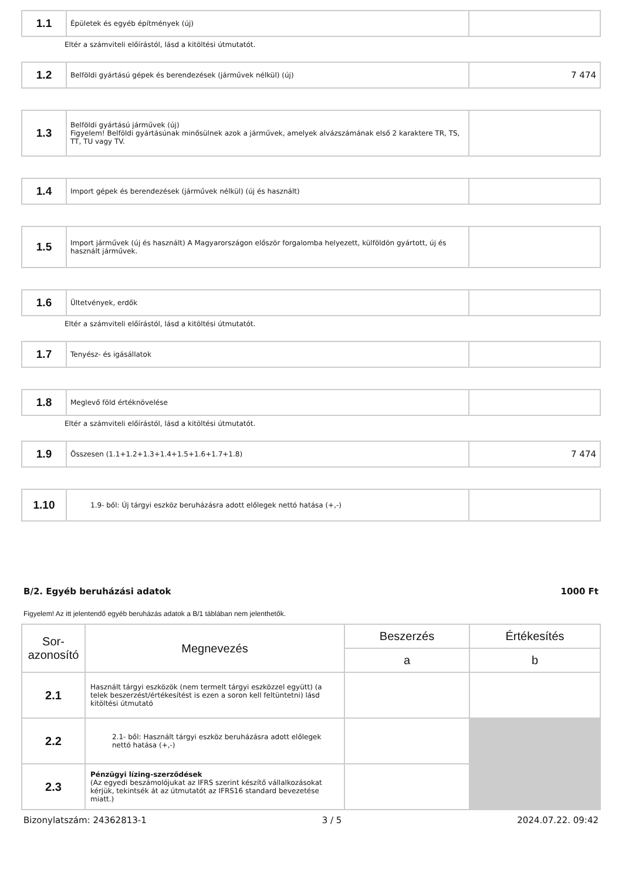| 1.1 | Épületek és egyéb építmények (új) | |
Eltér a számviteli előírástól, lásd a kitöltési útmutatót.
| 1.2 | Belföldi gyártású gépek és berendezések (járművek nélkül) (új) | 7 474 |
| 1.3 | Belföldi gyártású járművek (új) Figyelem! Belföldi gyártásúnak minősülnek azok a járművek, amelyek alvázszámának első 2 karaktere TR, TS, TT, TU vagy TV. | |
| 1.4 | Import gépek és berendezések (járművek nélkül) (új és használt) | |
| 1.5 | Import járművek (új és használt) A Magyarországon először forgalomba helyezett, külföldön gyártott, új és használt járművek. | |
| 1.6 | Ültetvények, erdők | |
Eltér a számviteli előírástól, lásd a kitöltési útmutatót.
| 1.7 | Tenyész- és igásállatok | |
| 1.8 | Meglevő föld értéknövelése | |
Eltér a számviteli előírástól, lásd a kitöltési útmutatót.
| 1.9 | Összesen (1.1+1.2+1.3+1.4+1.5+1.6+1.7+1.8) | 7 474 |
| 1.10 | 1.9- ből: Új tárgyi eszköz beruházásra adott előlegek nettó hatása (+,-) | |
B/2. Egyéb beruházási adatok 1000 Ft
Figyelem! Az itt jelentendő egyéb beruházás adatok a B/1 táblában nem jelenthetők.
| Sor-azonosító | Megnevezés | Beszerzés | Értékesítés |
| --- | --- | --- | --- |
| | | a | b |
| 2.1 | Használt tárgyi eszközök (nem termelt tárgyi eszközzel együtt) (a telek beszerzést/értékesítést is ezen a soron kell feltüntetni) lásd kitöltési útmutató | | |
| 2.2 | 2.1- ből: Használt tárgyi eszköz beruházásra adott előlegek nettó hatása (+,-) | | |
| 2.3 | Pénzügyi lízing-szerződések (Az egyedi beszámolójukat az IFRS szerint készítő vállalkozásokat kérjük, tekintsék át az útmutatót az IFRS16 standard bevezetése miatt.) | | |
Bizonylatszám: 24362813-1 3 / 5 2024.07.22. 09:42